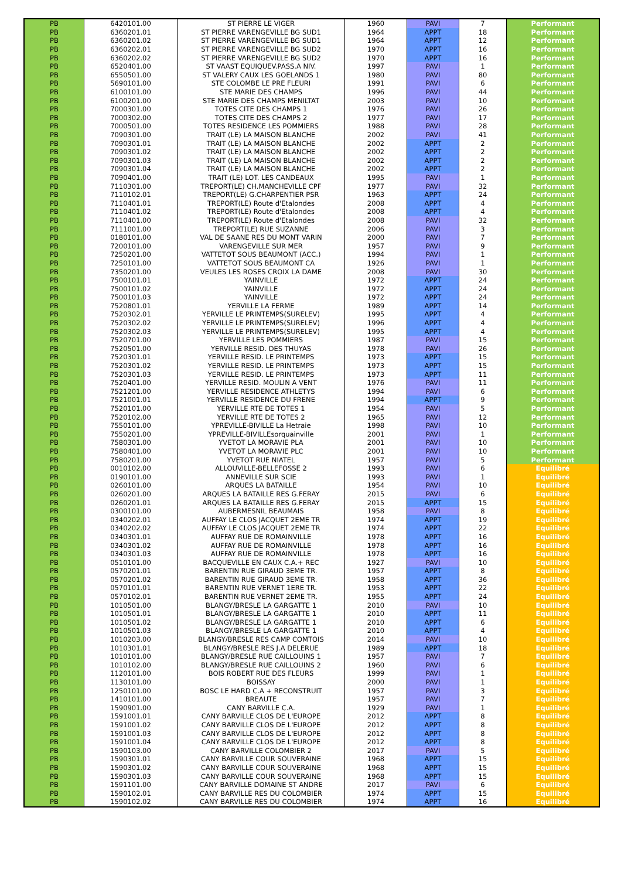| PB | 6420101.00 | ST PIERRE LE VIGER | 1960 | PAVI | 7 | Performant |
| PB | 6360201.01 | ST PIERRE VARENGEVILLE BG SUD1 | 1964 | APPT | 18 | Performant |
| PB | 6360201.02 | ST PIERRE VARENGEVILLE BG SUD1 | 1964 | APPT | 12 | Performant |
| PB | 6360202.01 | ST PIERRE VARENGEVILLE BG SUD2 | 1970 | APPT | 16 | Performant |
| PB | 6360202.02 | ST PIERRE VARENGEVILLE BG SUD2 | 1970 | APPT | 16 | Performant |
| PB | 6520401.00 | ST VAAST EQUIQUEV.PASS.A NIV. | 1997 | PAVI | 1 | Performant |
| PB | 6550501.00 | ST VALERY CAUX LES GOELANDS 1 | 1980 | PAVI | 80 | Performant |
| PB | 5690101.00 | STE COLOMBE LE PRE FLEURI | 1991 | PAVI | 6 | Performant |
| PB | 6100101.00 | STE MARIE DES CHAMPS | 1996 | PAVI | 44 | Performant |
| PB | 6100201.00 | STE MARIE DES CHAMPS MENILTAT | 2003 | PAVI | 10 | Performant |
| PB | 7000301.00 | TOTES CITE DES CHAMPS 1 | 1976 | PAVI | 26 | Performant |
| PB | 7000302.00 | TOTES CITE DES CHAMPS 2 | 1977 | PAVI | 17 | Performant |
| PB | 7000501.00 | TOTES RESIDENCE LES POMMIERS | 1988 | PAVI | 28 | Performant |
| PB | 7090301.00 | TRAIT (LE) LA MAISON BLANCHE | 2002 | PAVI | 41 | Performant |
| PB | 7090301.01 | TRAIT (LE) LA MAISON BLANCHE | 2002 | APPT | 2 | Performant |
| PB | 7090301.02 | TRAIT (LE) LA MAISON BLANCHE | 2002 | APPT | 2 | Performant |
| PB | 7090301.03 | TRAIT (LE) LA MAISON BLANCHE | 2002 | APPT | 2 | Performant |
| PB | 7090301.04 | TRAIT (LE) LA MAISON BLANCHE | 2002 | APPT | 2 | Performant |
| PB | 7090401.00 | TRAIT (LE) LOT. LES CANDEAUX | 1995 | PAVI | 1 | Performant |
| PB | 7110301.00 | TREPORT(LE) CH.MANCHEVILLE CPF | 1977 | PAVI | 32 | Performant |
| PB | 7110102.01 | TREPORT(LE) G.CHARPENTIER PSR | 1963 | APPT | 24 | Performant |
| PB | 7110401.01 | TREPORT(LE) Route d'Etalondes | 2008 | APPT | 4 | Performant |
| PB | 7110401.02 | TREPORT(LE) Route d'Etalondes | 2008 | APPT | 4 | Performant |
| PB | 7110401.00 | TREPORT(LE) Route d'Etalondes | 2008 | PAVI | 32 | Performant |
| PB | 7111001.00 | TREPORT(LE) RUE SUZANNE | 2006 | PAVI | 3 | Performant |
| PB | 0180101.00 | VAL DE SAANE RES DU MONT VARIN | 2000 | PAVI | 7 | Performant |
| PB | 7200101.00 | VARENGEVILLE SUR MER | 1957 | PAVI | 9 | Performant |
| PB | 7250201.00 | VATTETOT SOUS BEAUMONT (ACC.) | 1994 | PAVI | 1 | Performant |
| PB | 7250101.00 | VATTETOT SOUS BEAUMONT CA | 1926 | PAVI | 1 | Performant |
| PB | 7350201.00 | VEULES LES ROSES CROIX LA DAME | 2008 | PAVI | 30 | Performant |
| PB | 7500101.01 | YAINVILLE | 1972 | APPT | 24 | Performant |
| PB | 7500101.02 | YAINVILLE | 1972 | APPT | 24 | Performant |
| PB | 7500101.03 | YAINVILLE | 1972 | APPT | 24 | Performant |
| PB | 7520801.01 | YERVILLE LA FERME | 1989 | APPT | 14 | Performant |
| PB | 7520302.01 | YERVILLE LE PRINTEMPS(SURELEV) | 1995 | APPT | 4 | Performant |
| PB | 7520302.02 | YERVILLE LE PRINTEMPS(SURELEV) | 1996 | APPT | 4 | Performant |
| PB | 7520302.03 | YERVILLE LE PRINTEMPS(SURELEV) | 1995 | APPT | 4 | Performant |
| PB | 7520701.00 | YERVILLE LES POMMIERS | 1987 | PAVI | 15 | Performant |
| PB | 7520501.00 | YERVILLE RESID. DES THUYAS | 1978 | PAVI | 26 | Performant |
| PB | 7520301.01 | YERVILLE RESID. LE PRINTEMPS | 1973 | APPT | 15 | Performant |
| PB | 7520301.02 | YERVILLE RESID. LE PRINTEMPS | 1973 | APPT | 15 | Performant |
| PB | 7520301.03 | YERVILLE RESID. LE PRINTEMPS | 1973 | APPT | 11 | Performant |
| PB | 7520401.00 | YERVILLE RESID. MOULIN A VENT | 1976 | PAVI | 11 | Performant |
| PB | 7521201.00 | YERVILLE RESIDENCE ATHLETYS | 1994 | PAVI | 6 | Performant |
| PB | 7521001.01 | YERVILLE RESIDENCE DU FRENE | 1994 | APPT | 9 | Performant |
| PB | 7520101.00 | YERVILLE RTE DE TOTES 1 | 1954 | PAVI | 5 | Performant |
| PB | 7520102.00 | YERVILLE RTE DE TOTES 2 | 1965 | PAVI | 12 | Performant |
| PB | 7550101.00 | YPREVILLE-BIVILLE La Hetraie | 1998 | PAVI | 10 | Performant |
| PB | 7550201.00 | YPREVILLE-BIVILLEsorquainville | 2001 | PAVI | 1 | Performant |
| PB | 7580301.00 | YVETOT LA MORAVIE PLA | 2001 | PAVI | 10 | Performant |
| PB | 7580401.00 | YVETOT LA MORAVIE PLC | 2001 | PAVI | 10 | Performant |
| PB | 7580201.00 | YVETOT RUE NIATEL | 1957 | PAVI | 5 | Performant |
| PB | 0010102.00 | ALLOUVILLE-BELLEFOSSE 2 | 1993 | PAVI | 6 | Equilibré |
| PB | 0190101.00 | ANNEVILLE SUR SCIE | 1993 | PAVI | 1 | Equilibré |
| PB | 0260101.00 | ARQUES LA BATAILLE | 1954 | PAVI | 10 | Equilibré |
| PB | 0260201.00 | ARQUES LA BATAILLE RES G.FERAY | 2015 | PAVI | 6 | Equilibré |
| PB | 0260201.01 | ARQUES LA BATAILLE RES G.FERAY | 2015 | APPT | 15 | Equilibré |
| PB | 0300101.00 | AUBERMESNIL BEAUMAIS | 1958 | PAVI | 8 | Equilibré |
| PB | 0340202.01 | AUFFAY LE CLOS JACQUET 2EME TR | 1974 | APPT | 19 | Equilibré |
| PB | 0340202.02 | AUFFAY LE CLOS JACQUET 2EME TR | 1974 | APPT | 22 | Equilibré |
| PB | 0340301.01 | AUFFAY RUE DE ROMAINVILLE | 1978 | APPT | 16 | Equilibré |
| PB | 0340301.02 | AUFFAY RUE DE ROMAINVILLE | 1978 | APPT | 16 | Equilibré |
| PB | 0340301.03 | AUFFAY RUE DE ROMAINVILLE | 1978 | APPT | 16 | Equilibré |
| PB | 0510101.00 | BACQUEVILLE EN CAUX C.A.+ REC | 1927 | PAVI | 10 | Equilibré |
| PB | 0570201.01 | BARENTIN RUE GIRAUD 3EME TR. | 1957 | APPT | 8 | Equilibré |
| PB | 0570201.02 | BARENTIN RUE GIRAUD 3EME TR. | 1958 | APPT | 36 | Equilibré |
| PB | 0570101.01 | BARENTIN RUE VERNET 1ERE TR. | 1953 | APPT | 22 | Equilibré |
| PB | 0570102.01 | BARENTIN RUE VERNET 2EME TR. | 1955 | APPT | 24 | Equilibré |
| PB | 1010501.00 | BLANGY/BRESLE LA GARGATTE 1 | 2010 | PAVI | 10 | Equilibré |
| PB | 1010501.01 | BLANGY/BRESLE LA GARGATTE 1 | 2010 | APPT | 11 | Equilibré |
| PB | 1010501.02 | BLANGY/BRESLE LA GARGATTE 1 | 2010 | APPT | 6 | Equilibré |
| PB | 1010501.03 | BLANGY/BRESLE LA GARGATTE 1 | 2010 | APPT | 4 | Equilibré |
| PB | 1010203.00 | BLANGY/BRESLE RES CAMP COMTOIS | 2014 | PAVI | 10 | Equilibré |
| PB | 1010301.01 | BLANGY/BRESLE RES J.A DELERUE | 1989 | APPT | 18 | Equilibré |
| PB | 1010101.00 | BLANGY/BRESLE RUE CAILLOUINS 1 | 1957 | PAVI | 7 | Equilibré |
| PB | 1010102.00 | BLANGY/BRESLE RUE CAILLOUINS 2 | 1960 | PAVI | 6 | Equilibré |
| PB | 1120101.00 | BOIS ROBERT RUE DES FLEURS | 1999 | PAVI | 1 | Equilibré |
| PB | 1130101.00 | BOISSAY | 2000 | PAVI | 1 | Equilibré |
| PB | 1250101.00 | BOSC LE HARD C.A + RECONSTRUIT | 1957 | PAVI | 3 | Equilibré |
| PB | 1410101.00 | BREAUTE | 1957 | PAVI | 7 | Equilibré |
| PB | 1590901.00 | CANY BARVILLE C.A. | 1929 | PAVI | 1 | Equilibré |
| PB | 1591001.01 | CANY BARVILLE CLOS DE L'EUROPE | 2012 | APPT | 8 | Equilibré |
| PB | 1591001.02 | CANY BARVILLE CLOS DE L'EUROPE | 2012 | APPT | 8 | Equilibré |
| PB | 1591001.03 | CANY BARVILLE CLOS DE L'EUROPE | 2012 | APPT | 8 | Equilibré |
| PB | 1591001.04 | CANY BARVILLE CLOS DE L'EUROPE | 2012 | APPT | 8 | Equilibré |
| PB | 1590103.00 | CANY BARVILLE COLOMBIER 2 | 2017 | PAVI | 5 | Equilibré |
| PB | 1590301.01 | CANY BARVILLE COUR SOUVERAINE | 1968 | APPT | 15 | Equilibré |
| PB | 1590301.02 | CANY BARVILLE COUR SOUVERAINE | 1968 | APPT | 15 | Equilibré |
| PB | 1590301.03 | CANY BARVILLE COUR SOUVERAINE | 1968 | APPT | 15 | Equilibré |
| PB | 1591101.00 | CANY BARVILLE DOMAINE ST ANDRE | 2017 | PAVI | 6 | Equilibré |
| PB | 1590102.01 | CANY BARVILLE RES DU COLOMBIER | 1974 | APPT | 15 | Equilibré |
| PB | 1590102.02 | CANY BARVILLE RES DU COLOMBIER | 1974 | APPT | 16 | Equilibré |